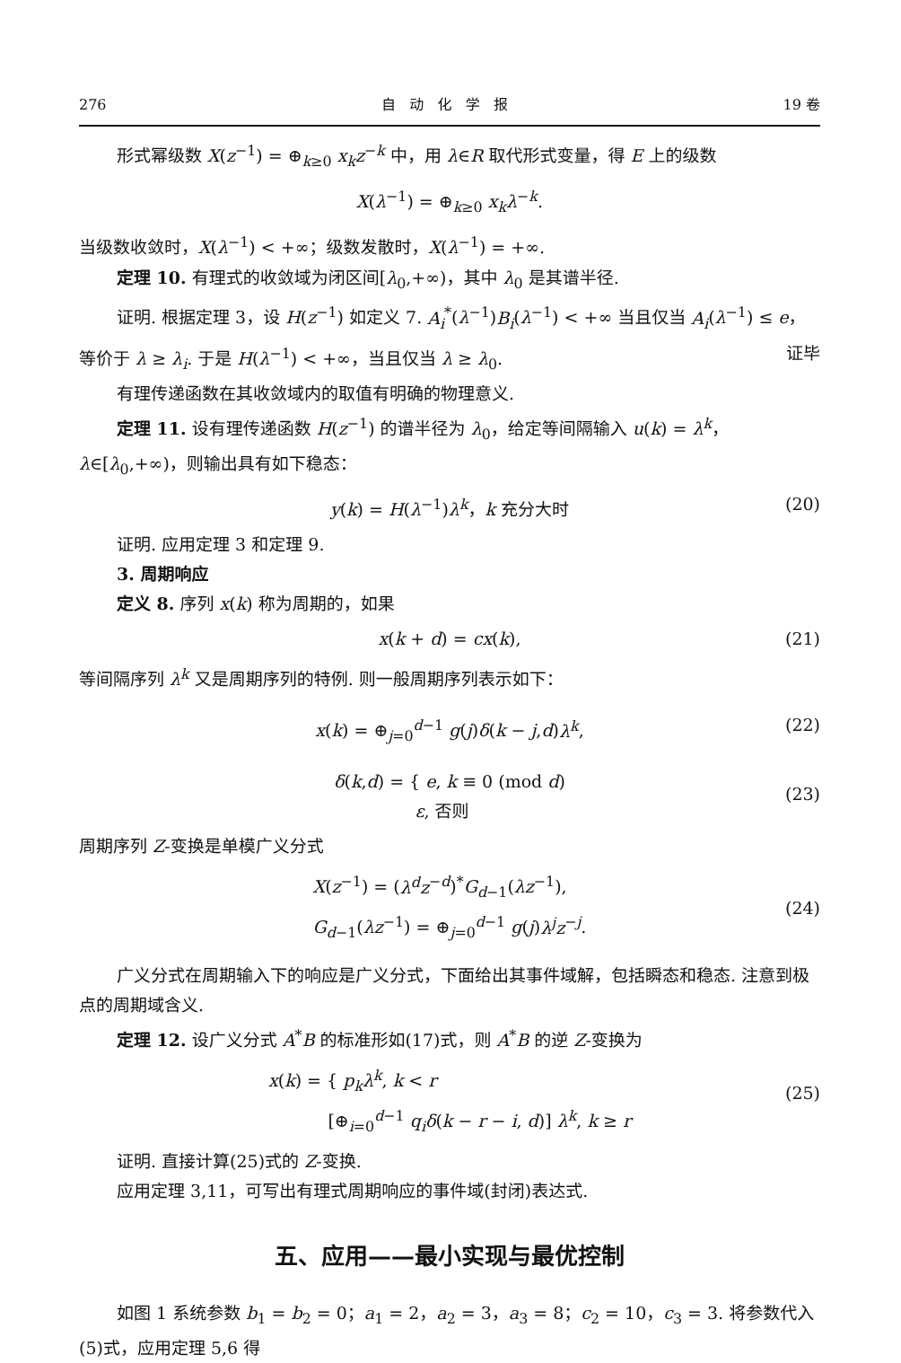276 自 动 化 学 报 19 卷
形式幂级数 X(z<sup>−1</sup>) = ⊕<sub>k≥0</sub> x<sub>k</sub>z<sup>−k</sup> 中，用 λ∈R 取代形式变量，得 E 上的级数
X(λ<sup>−1</sup>) = ⊕<sub>k≥0</sub> x<sub>k</sub>λ<sup>−k</sup>.
当级数收敛时，X(λ<sup>−1</sup>) < +∞；级数发散时，X(λ<sup>−1</sup>) = +∞.
定理 10. 有理式的收敛域为闭区间[λ<sub>0</sub>,+∞)，其中 λ<sub>0</sub> 是其谱半径.
证明. 根据定理 3，设 H(z<sup>−1</sup>) 如定义 7. A<sub>i</sub><sup>*</sup>(λ<sup>−1</sup>)B<sub>i</sub>(λ<sup>−1</sup>) < +∞ 当且仅当 A<sub>i</sub>(λ<sup>−1</sup>) ≤ e，等价于 λ ≥ λ<sub>i</sub>. 于是 H(λ<sup>−1</sup>) < +∞，当且仅当 λ ≥ λ<sub>0</sub>. 证毕
有理传递函数在其收敛域内的取值有明确的物理意义.
定理 11. 设有理传递函数 H(z<sup>−1</sup>) 的谱半径为 λ<sub>0</sub>，给定等间隔输入 u(k) = λ<sup>k</sup>，λ∈[λ<sub>0</sub>,+∞)，则输出具有如下稳态：
y(k) = H(λ<sup>−1</sup>)λ<sup>k</sup>，k 充分大时 (20)
证明. 应用定理 3 和定理 9.
3. 周期响应
定义 8. 序列 x(k) 称为周期的，如果
x(k + d) = cx(k), (21)
等间隔序列 λ<sup>k</sup> 又是周期序列的特例. 则一般周期序列表示如下：
x(k) = ⊕<sub>j=0</sub><sup>d−1</sup> g(j)δ(k − j,d)λ<sup>k</sup>, (22)
δ(k,d) = { e, k ≡ 0 (mod d)
ε, 否则
(23)
周期序列 Z-变换是单模广义分式
X(z<sup>−1</sup>) = (λ<sup>d</sup>z<sup>−d</sup>)<sup>*</sup>G<sub>d−1</sub>(λz<sup>−1</sup>),
G<sub>d−1</sub>(λz<sup>−1</sup>) = ⊕<sub>j=0</sub><sup>d−1</sup> g(j)λ<sup>j</sup>z<sup>−j</sup>.
(24)
广义分式在周期输入下的响应是广义分式，下面给出其事件域解，包括瞬态和稳态. 注意到极点的周期域含义.
定理 12. 设广义分式 A<sup>*</sup>B 的标准形如(17)式，则 A<sup>*</sup>B 的逆 Z-变换为
x(k) = { p<sub>k</sub>λ<sup>k</sup>, k < r
[⊕<sub>i=0</sub><sup>d−1</sup> q<sub>i</sub>δ(k − r − i, d)] λ<sup>k</sup>, k ≥ r
(25)
证明. 直接计算(25)式的 Z-变换.
应用定理 3,11，可写出有理式周期响应的事件域(封闭)表达式.
五、应用——最小实现与最优控制
如图 1 系统参数 b<sub>1</sub> = b<sub>2</sub> = 0；a<sub>1</sub> = 2，a<sub>2</sub> = 3，a<sub>3</sub> = 8；c<sub>2</sub> = 10，c<sub>3</sub> = 3. 将参数代入(5)式，应用定理 5,6 得